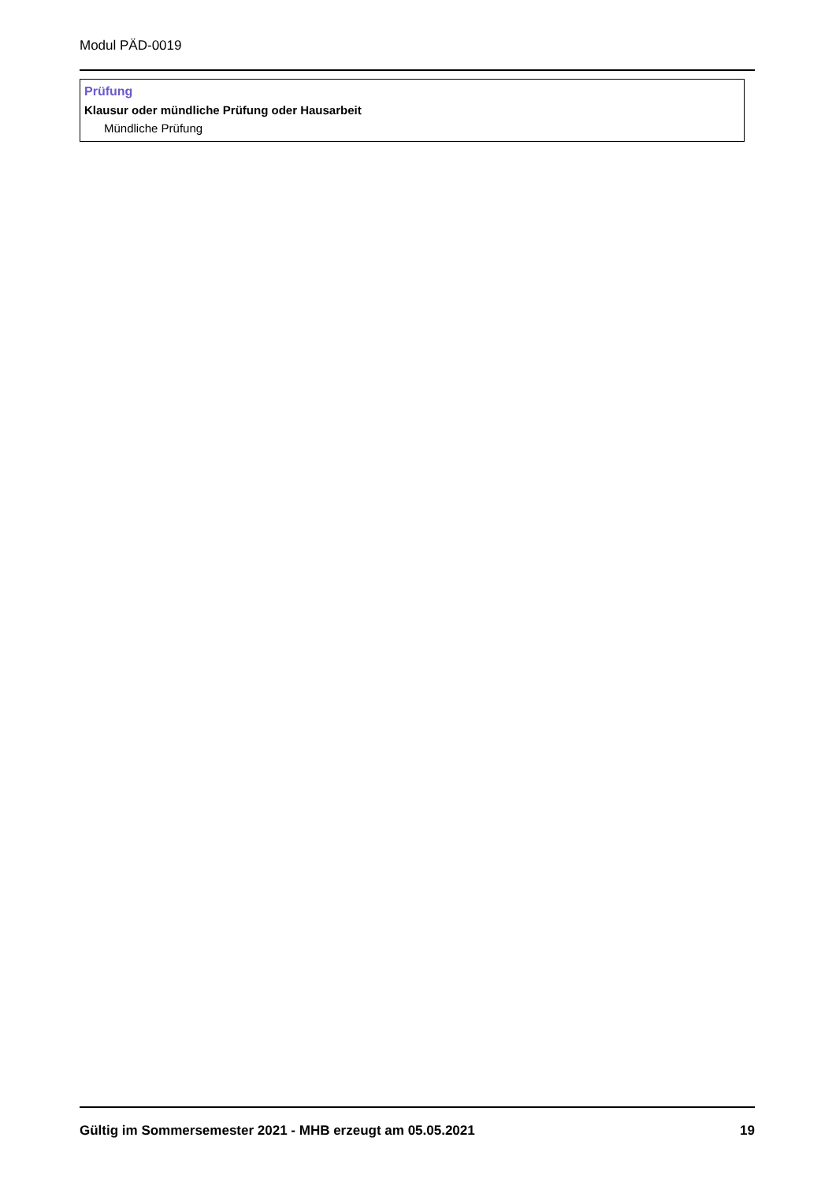Modul PÄD-0019
Prüfung
Klausur oder mündliche Prüfung oder Hausarbeit
Mündliche Prüfung
Gültig im Sommersemester 2021 - MHB erzeugt am 05.05.2021 19